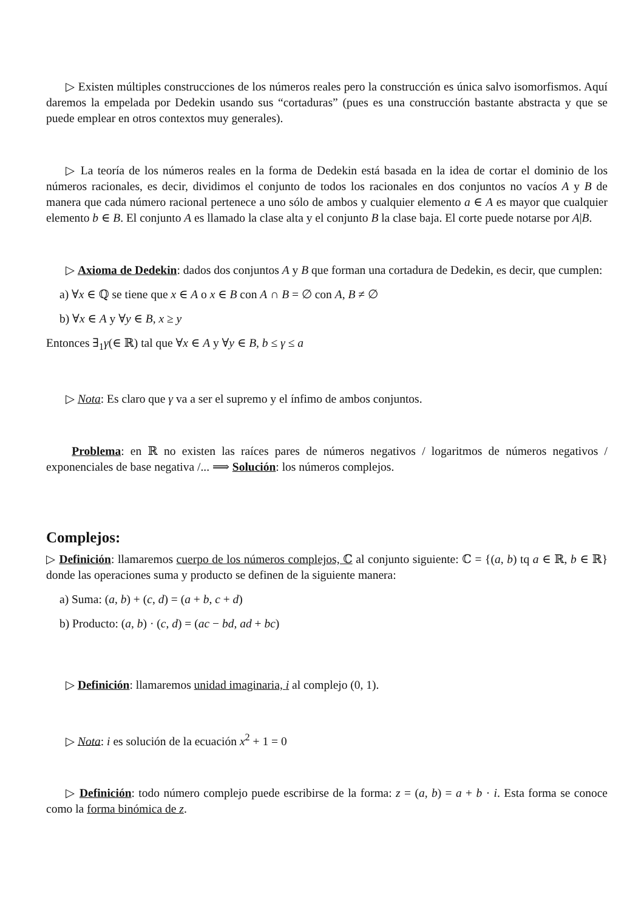▷ Existen múltiples construcciones de los números reales pero la construcción es única salvo isomorfismos. Aquí daremos la empelada por Dedekin usando sus “cortaduras” (pues es una construcción bastante abstracta y que se puede emplear en otros contextos muy generales).
▷ La teoría de los números reales en la forma de Dedekin está basada en la idea de cortar el dominio de los números racionales, es decir, dividimos el conjunto de todos los racionales en dos conjuntos no vacíos A y B de manera que cada número racional pertenece a uno sólo de ambos y cualquier elemento a ∈ A es mayor que cualquier elemento b ∈ B. El conjunto A es llamado la clase alta y el conjunto B la clase baja. El corte puede notarse por A|B.
▷ Axioma de Dedekin: dados dos conjuntos A y B que forman una cortadura de Dedekin, es decir, que cumplen:
a) ∀x ∈ ℚ se tiene que x ∈ A o x ∈ B con A ∩ B = ∅ con A, B ≠ ∅
b) ∀x ∈ A y ∀y ∈ B, x ≥ y
Entonces ∃<sub>1</sub>γ(∈ ℝ) tal que ∀x ∈ A y ∀y ∈ B, b ≤ γ ≤ a
▷ Nota: Es claro que γ va a ser el supremo y el ínfimo de ambos conjuntos.
Problema: en ℝ no existen las raíces pares de números negativos / logaritmos de números negativos / exponenciales de base negativa /... ⟹ Solución: los números complejos.
Complejos:
▷ Definición: llamaremos cuerpo de los números complejos, ℂ al conjunto siguiente: ℂ = {(a, b) tq a ∈ ℝ, b ∈ ℝ} donde las operaciones suma y producto se definen de la siguiente manera:
a) Suma: (a, b) + (c, d) = (a + b, c + d)
b) Producto: (a, b) · (c, d) = (ac − bd, ad + bc)
▷ Definición: llamaremos unidad imaginaria, i al complejo (0, 1).
▷ Nota: i es solución de la ecuación x<sup>2</sup> + 1 = 0
▷ Definición: todo número complejo puede escribirse de la forma: z = (a, b) = a + b · i. Esta forma se conoce como la forma binómica de z.